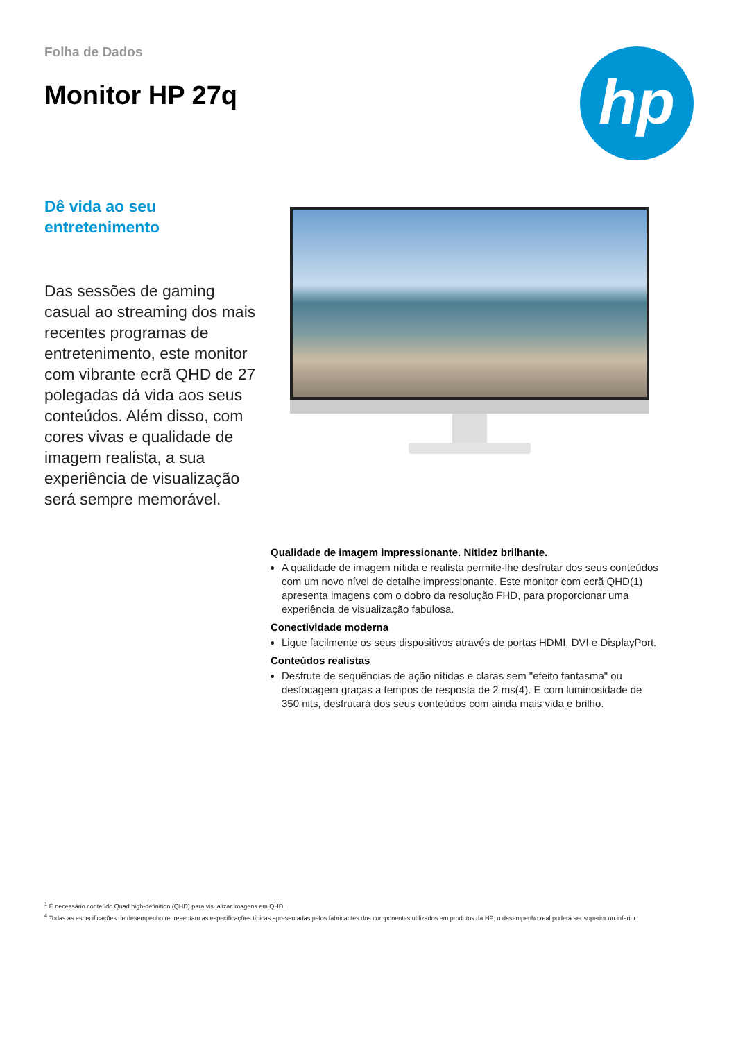Folha de Dados
Monitor HP 27q
hp
Dê vida ao seu entretenimento
Das sessões de gaming casual ao streaming dos mais recentes programas de entretenimento, este monitor com vibrante ecrã QHD de 27 polegadas dá vida aos seus conteúdos. Além disso, com cores vivas e qualidade de imagem realista, a sua experiência de visualização será sempre memorável.
Qualidade de imagem impressionante. Nitidez brilhante.
A qualidade de imagem nítida e realista permite-lhe desfrutar dos seus conteúdos com um novo nível de detalhe impressionante. Este monitor com ecrã QHD(1) apresenta imagens com o dobro da resolução FHD, para proporcionar uma experiência de visualização fabulosa.
Conectividade moderna
Ligue facilmente os seus dispositivos através de portas HDMI, DVI e DisplayPort.
Conteúdos realistas
Desfrute de sequências de ação nítidas e claras sem "efeito fantasma" ou desfocagem graças a tempos de resposta de 2 ms(4). E com luminosidade de 350 nits, desfrutará dos seus conteúdos com ainda mais vida e brilho.
<sup>1</sup> É necessário conteúdo Quad high-definition (QHD) para visualizar imagens em QHD.
<sup>4</sup> Todas as especificações de desempenho representam as especificações típicas apresentadas pelos fabricantes dos componentes utilizados em produtos da HP; o desempenho real poderá ser superior ou inferior.